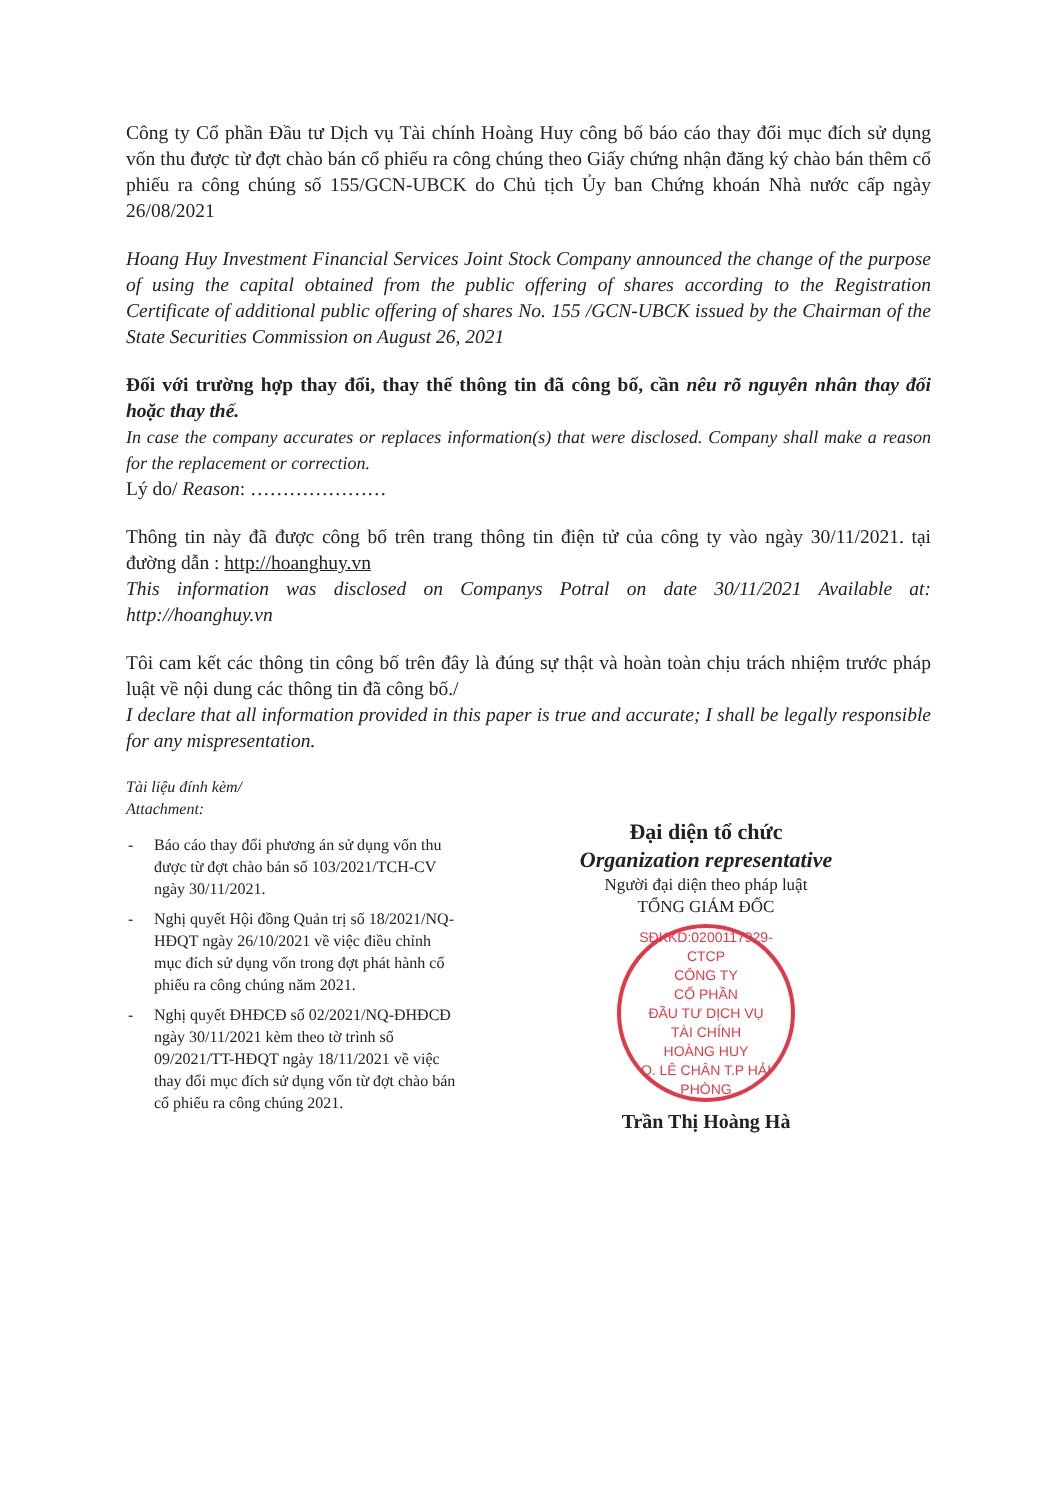Công ty Cổ phần Đầu tư Dịch vụ Tài chính Hoàng Huy công bố báo cáo thay đổi mục đích sử dụng vốn thu được từ đợt chào bán cổ phiếu ra công chúng theo Giấy chứng nhận đăng ký chào bán thêm cổ phiếu ra công chúng số 155/GCN-UBCK do Chủ tịch Ủy ban Chứng khoán Nhà nước cấp ngày 26/08/2021
Hoang Huy Investment Financial Services Joint Stock Company announced the change of the purpose of using the capital obtained from the public offering of shares according to the Registration Certificate of additional public offering of shares No. 155 /GCN-UBCK issued by the Chairman of the State Securities Commission on August 26, 2021
Đối với trường hợp thay đổi, thay thế thông tin đã công bố, cần nêu rõ nguyên nhân thay đổi hoặc thay thế.
In case the company accurates or replaces information(s) that were disclosed. Company shall make a reason for the replacement or correction.
Lý do/ Reason: …………………
Thông tin này đã được công bố trên trang thông tin điện tử của công ty vào ngày 30/11/2021. tại đường dẫn : http://hoanghuy.vn
This information was disclosed on Companys Potral on date 30/11/2021 Available at: http://hoanghuy.vn
Tôi cam kết các thông tin công bố trên đây là đúng sự thật và hoàn toàn chịu trách nhiệm trước pháp luật về nội dung các thông tin đã công bố./
I declare that all information provided in this paper is true and accurate; I shall be legally responsible for any mispresentation.
Tài liệu đính kèm/
Attachment:
- Báo cáo thay đổi phương án sử dụng vốn thu được từ đợt chào bán số 103/2021/TCH-CV ngày 30/11/2021.
- Nghị quyết Hội đồng Quản trị số 18/2021/NQ-HĐQT ngày 26/10/2021 về việc điều chỉnh mục đích sử dụng vốn trong đợt phát hành cổ phiếu ra công chúng năm 2021.
- Nghị quyết ĐHĐCĐ số 02/2021/NQ-ĐHĐCĐ ngày 30/11/2021 kèm theo tờ trình số 09/2021/TT-HĐQT ngày 18/11/2021 về việc thay đổi mục đích sử dụng vốn từ đợt chào bán cổ phiếu ra công chúng 2021.
Đại diện tổ chức
Organization representative
Người đại diện theo pháp luật
TỔNG GIÁM ĐỐC
SĐKKD:0200117929-CTCP
CÔNG TY
CỔ PHẦN
ĐẦU TƯ DỊCH VỤ
TÀI CHÍNH
HOÀNG HUY
Q. LÊ CHÂN T.P HẢI PHÒNG
Trần Thị Hoàng Hà